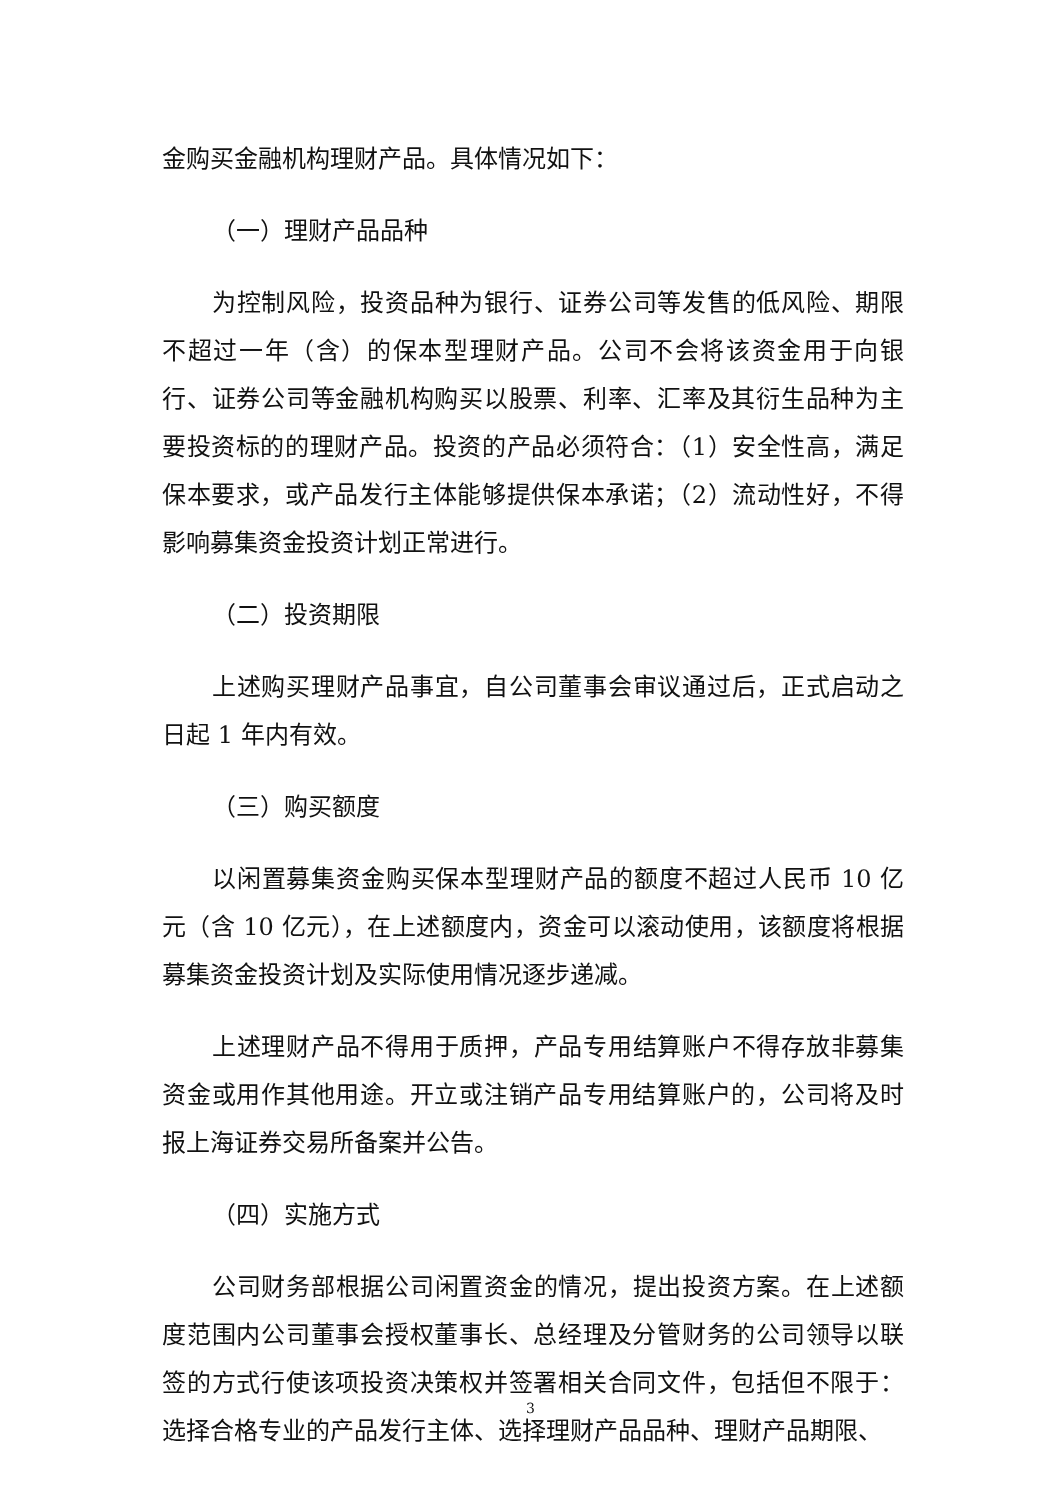金购买金融机构理财产品。具体情况如下：
（一）理财产品品种
为控制风险，投资品种为银行、证券公司等发售的低风险、期限不超过一年（含）的保本型理财产品。公司不会将该资金用于向银行、证券公司等金融机构购买以股票、利率、汇率及其衍生品种为主要投资标的的理财产品。投资的产品必须符合：（1）安全性高，满足保本要求，或产品发行主体能够提供保本承诺；（2）流动性好，不得影响募集资金投资计划正常进行。
（二）投资期限
上述购买理财产品事宜，自公司董事会审议通过后，正式启动之日起 1 年内有效。
（三）购买额度
以闲置募集资金购买保本型理财产品的额度不超过人民币 10 亿元（含 10 亿元），在上述额度内，资金可以滚动使用，该额度将根据募集资金投资计划及实际使用情况逐步递减。
上述理财产品不得用于质押，产品专用结算账户不得存放非募集资金或用作其他用途。开立或注销产品专用结算账户的，公司将及时报上海证券交易所备案并公告。
（四）实施方式
公司财务部根据公司闲置资金的情况，提出投资方案。在上述额度范围内公司董事会授权董事长、总经理及分管财务的公司领导以联签的方式行使该项投资决策权并签署相关合同文件，包括但不限于：选择合格专业的产品发行主体、选择理财产品品种、理财产品期限、
3